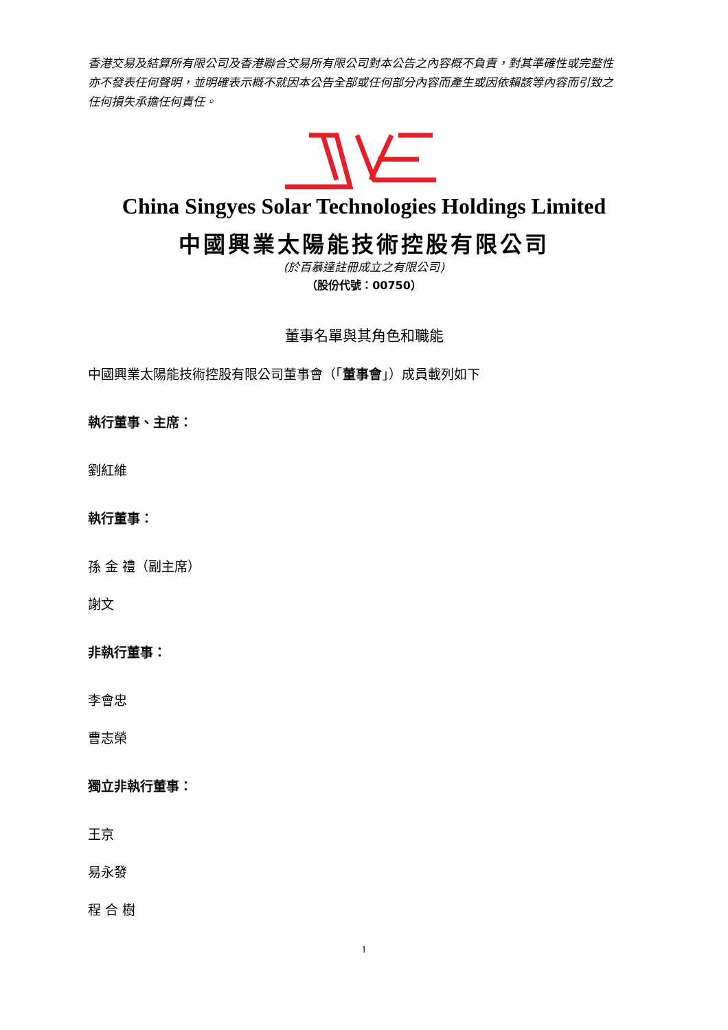香港交易及結算所有限公司及香港聯合交易所有限公司對本公告之內容概不負責，對其準確性或完整性亦不發表任何聲明，並明確表示概不就因本公告全部或任何部分內容而產生或因依賴該等內容而引致之任何損失承擔任何責任。
China Singyes Solar Technologies Holdings Limited
中國興業太陽能技術控股有限公司
(於百慕達註冊成立之有限公司)
（股份代號：00750）
董事名單與其角色和職能
中國興業太陽能技術控股有限公司董事會（「董事會」）成員載列如下
執行董事、主席：
劉紅維
執行董事：
孫 金 禮（副主席）
謝文
非執行董事：
李會忠
曹志榮
獨立非執行董事：
王京
易永發
程 合 樹
1